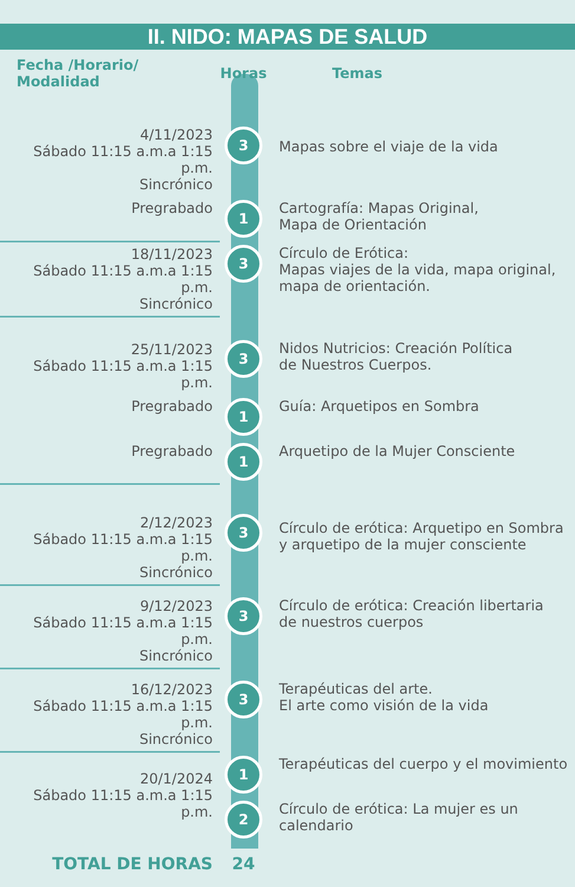II. NIDO: MAPAS DE SALUD
| Fecha /Horario/ Modalidad | Horas | Temas |
| --- | --- | --- |
| 4/11/2023 Sábado 11:15 a.m.a 1:15 p.m. Sincrónico | 3 | Mapas sobre el viaje de la vida |
| Pregrabado | 1 | Cartografía: Mapas Original, Mapa de Orientación |
| 18/11/2023 Sábado 11:15 a.m.a 1:15 p.m. Sincrónico | 3 | Círculo de Erótica: Mapas viajes de la vida, mapa original, mapa de orientación. |
| 25/11/2023 Sábado 11:15 a.m.a 1:15 p.m. | 3 | Nidos Nutricios: Creación Política de Nuestros Cuerpos. |
| Pregrabado | 1 | Guía: Arquetipos en Sombra |
| Pregrabado | 1 | Arquetipo de la Mujer Consciente |
| 2/12/2023 Sábado 11:15 a.m.a 1:15 p.m. Sincrónico | 3 | Círculo de erótica: Arquetipo en Sombra y arquetipo de la mujer consciente |
| 9/12/2023 Sábado 11:15 a.m.a 1:15 p.m. Sincrónico | 3 | Círculo de erótica: Creación libertaria de nuestros cuerpos |
| 16/12/2023 Sábado 11:15 a.m.a 1:15 p.m. Sincrónico | 3 | Terapéuticas del arte. El arte como visión de la vida |
| 20/1/2024 Sábado 11:15 a.m.a 1:15 p.m. | 1 | Terapéuticas del cuerpo y el movimiento |
| | 2 | Círculo de erótica: La mujer es un calendario |
| TOTAL DE HORAS | 24 | |